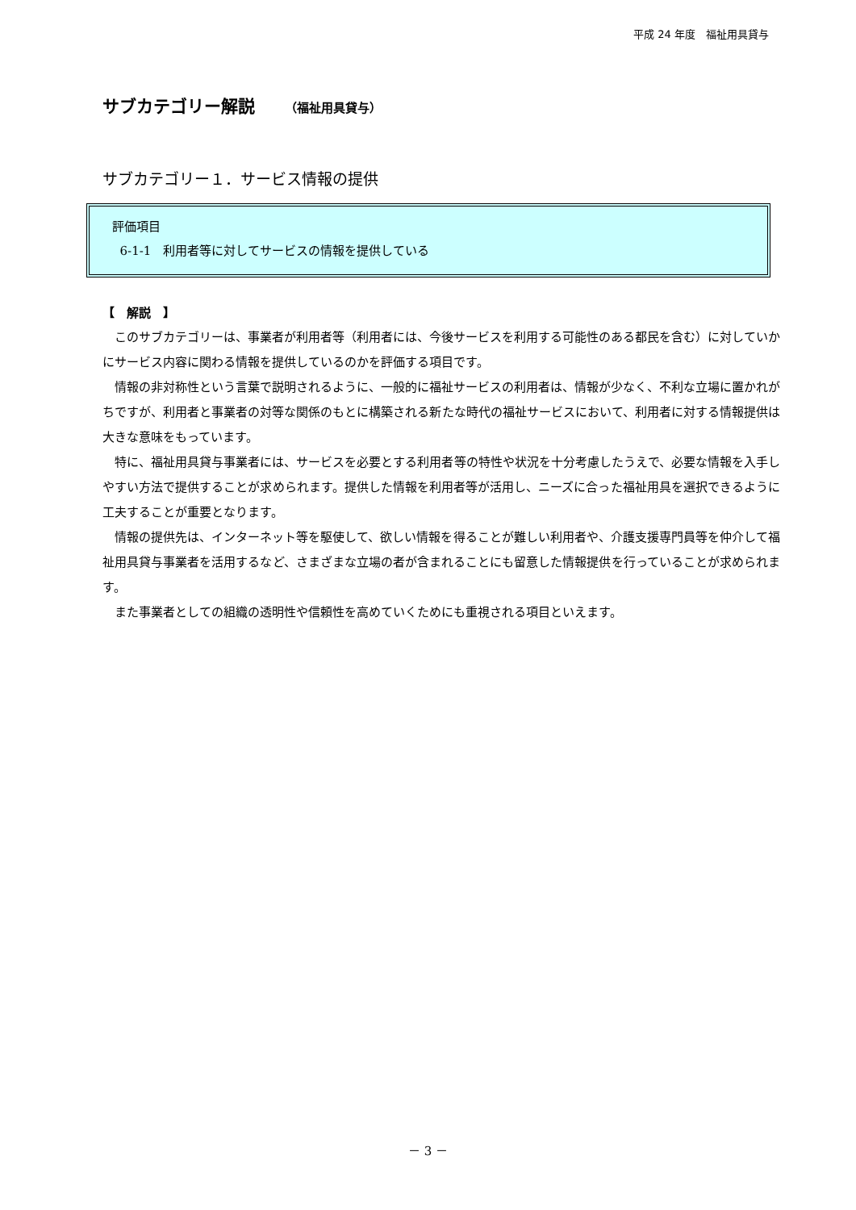平成 24 年度　福祉用具貸与
サブカテゴリー解説 （福祉用具貸与）
サブカテゴリー１．サービス情報の提供
評価項目
6-1-1　利用者等に対してサービスの情報を提供している
【　解説　】
このサブカテゴリーは、事業者が利用者等（利用者には、今後サービスを利用する可能性のある都民を含む）に対していかにサービス内容に関わる情報を提供しているのかを評価する項目です。
情報の非対称性という言葉で説明されるように、一般的に福祉サービスの利用者は、情報が少なく、不利な立場に置かれがちですが、利用者と事業者の対等な関係のもとに構築される新たな時代の福祉サービスにおいて、利用者に対する情報提供は大きな意味をもっています。
特に、福祉用具貸与事業者には、サービスを必要とする利用者等の特性や状況を十分考慮したうえで、必要な情報を入手しやすい方法で提供することが求められます。提供した情報を利用者等が活用し、ニーズに合った福祉用具を選択できるように工夫することが重要となります。
情報の提供先は、インターネット等を駆使して、欲しい情報を得ることが難しい利用者や、介護支援専門員等を仲介して福祉用具貸与事業者を活用するなど、さまざまな立場の者が含まれることにも留意した情報提供を行っていることが求められます。
また事業者としての組織の透明性や信頼性を高めていくためにも重視される項目といえます。
－ 3 －